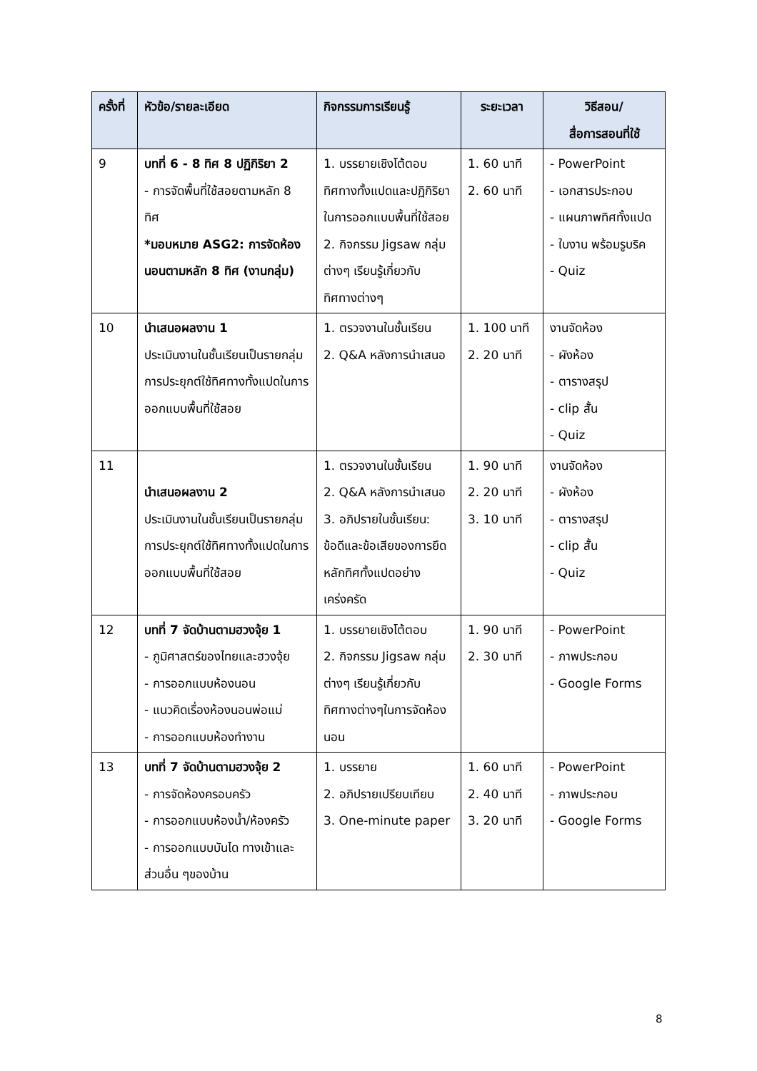| ครั้งที่ | หัวข้อ/รายละเอียด | กิจกรรมการเรียนรู้ | ระยะเวลา | วิธีสอน/ สื่อการสอนที่ใช้ |
| --- | --- | --- | --- | --- |
| 9 | บทที่ 6 - 8 ทิศ 8 ปฏิกิริยา 2 - การจัดพื้นที่ใช้สอยตามหลัก 8 ทิศ *มอบหมาย ASG2: การจัดห้องนอนตามหลัก 8 ทิศ (งานกลุ่ม) | 1. บรรยายเชิงโต้ตอบทิศทางทั้งแปดและปฏิกิริยาในการออกแบบพื้นที่ใช้สอย 2. กิจกรรม Jigsaw กลุ่มต่างๆ เรียนรู้เกี่ยวกับทิศทางต่างๆ | 1. 60 นาที 2. 60 นาที | - PowerPoint - เอกสารประกอบ - แผนภาพทิศทั้งแปด - ใบงาน พร้อมรูบริค - Quiz |
| 10 | นำเสนอผลงาน 1 ประเมินงานในชั้นเรียนเป็นรายกลุ่ม การประยุกต์ใช้ทิศทางทั้งแปดในการออกแบบพื้นที่ใช้สอย | 1. ตรวจงานในชั้นเรียน 2. Q&A หลังการนำเสนอ | 1. 100 นาที 2. 20 นาที | งานจัดห้อง - ผังห้อง - ตารางสรุป - clip สั้น - Quiz |
| 11 | นำเสนอผลงาน 2 ประเมินงานในชั้นเรียนเป็นรายกลุ่ม การประยุกต์ใช้ทิศทางทั้งแปดในการออกแบบพื้นที่ใช้สอย | 1. ตรวจงานในชั้นเรียน 2. Q&A หลังการนำเสนอ 3. อภิปรายในชั้นเรียน: ข้อดีและข้อเสียของการยึดหลักทิศทั้งแปดอย่างเคร่งครัด | 1. 90 นาที 2. 20 นาที 3. 10 นาที | งานจัดห้อง - ผังห้อง - ตารางสรุป - clip สั้น - Quiz |
| 12 | บทที่ 7 จัดบ้านตามฮวงจุ้ย 1 - ภูมิศาสตร์ของไทยและฮวงจุ้ย - การออกแบบห้องนอน - แนวคิดเรื่องห้องนอนพ่อแม่ - การออกแบบห้องทำงาน | 1. บรรยายเชิงโต้ตอบ 2. กิจกรรม Jigsaw กลุ่มต่างๆ เรียนรู้เกี่ยวกับทิศทางต่างๆในการจัดห้องนอน | 1. 90 นาที 2. 30 นาที | - PowerPoint - ภาพประกอบ - Google Forms |
| 13 | บทที่ 7 จัดบ้านตามฮวงจุ้ย 2 - การจัดห้องครอบครัว - การออกแบบห้องน้ำ/ห้องครัว - การออกแบบบันได ทางเข้าและส่วนอื่น ๆของบ้าน | 1. บรรยาย 2. อภิปรายเปรียบเทียบ 3. One-minute paper | 1. 60 นาที 2. 40 นาที 3. 20 นาที | - PowerPoint - ภาพประกอบ - Google Forms |
8